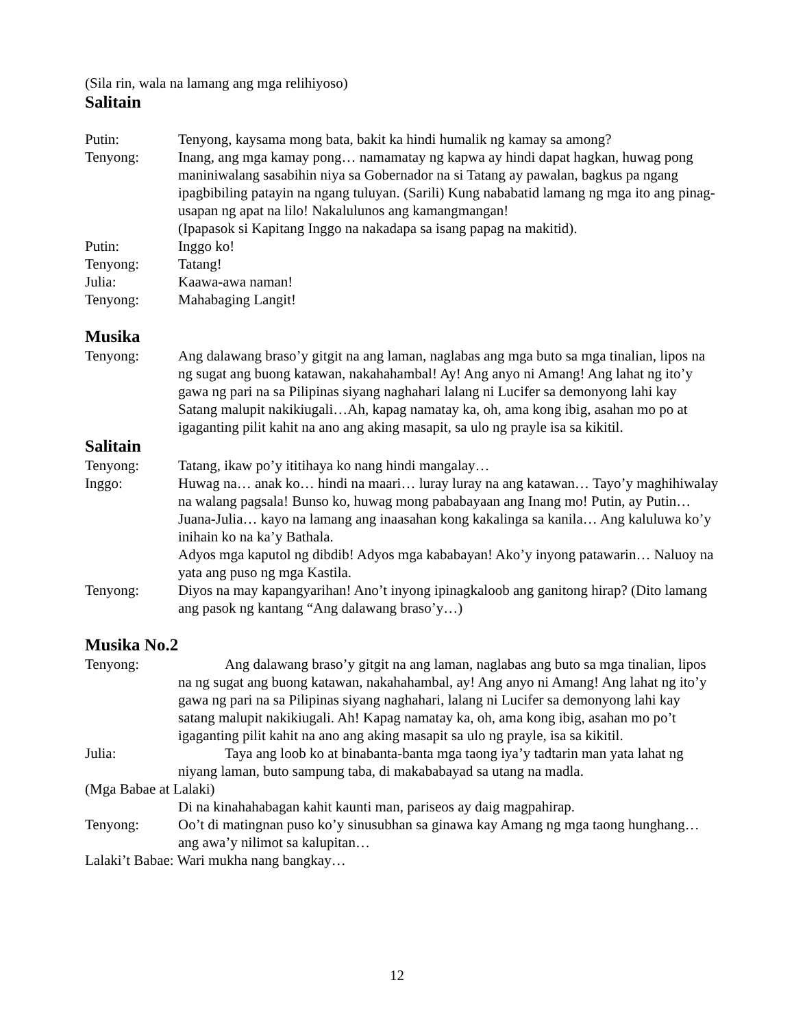(Sila rin, wala na lamang ang mga relihiyoso)
Salitain
Putin: Tenyong, kaysama mong bata, bakit ka hindi humalik ng kamay sa among?
Tenyong: Inang, ang mga kamay pong… namamatay ng kapwa ay hindi dapat hagkan, huwag pong maniniwalang sasabihin niya sa Gobernador na si Tatang ay pawalan, bagkus pa ngang ipagbibiling patayin na ngang tuluyan. (Sarili) Kung nababatid lamang ng mga ito ang pinag-usapan ng apat na lilo! Nakalulunos ang kamangmangan!
(Ipapasok si Kapitang Inggo na nakadapa sa isang papag na makitid).
Putin: Inggo ko!
Tenyong: Tatang!
Julia: Kaawa-awa naman!
Tenyong: Mahabaging Langit!
Musika
Tenyong: Ang dalawang braso’y gitgit na ang laman, naglabas ang mga buto sa mga tinalian, lipos na ng sugat ang buong katawan, nakahahambal! Ay! Ang anyo ni Amang! Ang lahat ng ito’y gawa ng pari na sa Pilipinas siyang naghahari lalang ni Lucifer sa demonyong lahi kay Satang malupit nakikiugali…Ah, kapag namatay ka, oh, ama kong ibig, asahan mo po at igaganting pilit kahit na ano ang aking masapit, sa ulo ng prayle isa sa kikitil.
Salitain
Tenyong: Tatang, ikaw po’y ititihaya ko nang hindi mangalay…
Inggo: Huwag na… anak ko… hindi na maari… luray luray na ang katawan… Tayo’y maghihiwalay na walang pagsala! Bunso ko, huwag mong pababayaan ang Inang mo! Putin, ay Putin… Juana-Julia… kayo na lamang ang inaasahan kong kakalinga sa kanila… Ang kaluluwa ko’y inihain ko na ka’y Bathala.
Adyos mga kaputol ng dibdib! Adyos mga kababayan! Ako’y inyong patawarin… Naluoy na yata ang puso ng mga Kastila.
Tenyong: Diyos na may kapangyarihan! Ano’t inyong ipinagkaloob ang ganitong hirap? (Dito lamang ang pasok ng kantang “Ang dalawang braso’y…)
Musika No.2
Tenyong: Ang dalawang braso’y gitgit na ang laman, naglabas ang buto sa mga tinalian, lipos na ng sugat ang buong katawan, nakahahambal, ay! Ang anyo ni Amang! Ang lahat ng ito’y gawa ng pari na sa Pilipinas siyang naghahari, lalang ni Lucifer sa demonyong lahi kay satang malupit nakikiugali. Ah! Kapag namatay ka, oh, ama kong ibig, asahan mo po’t igaganting pilit kahit na ano ang aking masapit sa ulo ng prayle, isa sa kikitil.
Julia: Taya ang loob ko at binabanta-banta mga taong iya’y tadtarin man yata lahat ng niyang laman, buto sampung taba, di makababayad sa utang na madla.
(Mga Babae at Lalaki)
Di na kinahahabagan kahit kaunti man, pariseos ay daig magpahirap.
Tenyong: Oo’t di matingnan puso ko’y sinusubhan sa ginawa kay Amang ng mga taong hunghang…ang awa’y nilimot sa kalupitan…
Lalaki’t Babae: Wari mukha nang bangkay…
12